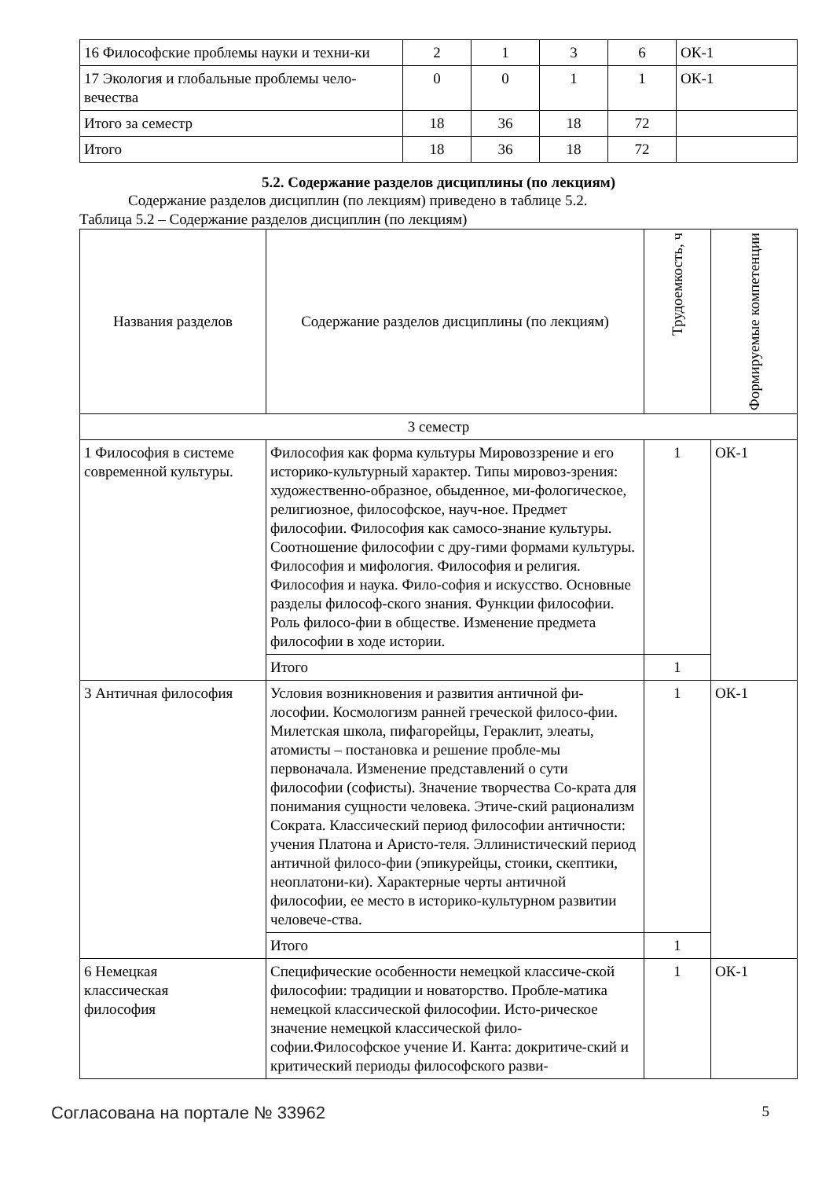| 16 Философские проблемы науки и техни-ки | 2 | 1 | 3 | 6 | ОК-1 |
| 17 Экология и глобальные проблемы чело-вечества | 0 | 0 | 1 | 1 | ОК-1 |
| Итого за семестр | 18 | 36 | 18 | 72 | |
| Итого | 18 | 36 | 18 | 72 | |
5.2. Содержание разделов дисциплины (по лекциям)
Содержание разделов дисциплин (по лекциям) приведено в таблице 5.2.
Таблица 5.2 – Содержание разделов дисциплин (по лекциям)
| Названия разделов | Содержание разделов дисциплины (по лекциям) | Трудоемкость, ч | Формируемые компетенции |
| --- | --- | --- | --- |
| 3 семестр | | | |
| 1 Философия в системе современной культуры. | Философия как форма культуры Мировоззрение и его историко-культурный характер. Типы мировоз-зрения: художественно-образное, обыденное, ми-фологическое, религиозное, философское, науч-ное. Предмет философии. Философия как самосо-знание культуры. Соотношение философии с дру-гими формами культуры. Философия и мифология. Философия и религия. Философия и наука. Фило-софия и искусство. Основные разделы философ-ского знания. Функции философии. Роль филосо-фии в обществе. Изменение предмета философии в ходе истории. | 1 | ОК-1 |
| | Итого | 1 | |
| 3 Античная философия | Условия возникновения и развития античной фи-лософии. Космологизм ранней греческой филосо-фии. Милетская школа, пифагорейцы, Гераклит, элеаты, атомисты – постановка и решение пробле-мы первоначала. Изменение представлений о сути философии (софисты). Значение творчества Со-крата для понимания сущности человека. Этиче-ский рационализм Сократа. Классический период философии античности: учения Платона и Аристо-теля. Эллинистический период античной филосо-фии (эпикурейцы, стоики, скептики, неоплатони-ки). Характерные черты античной философии, ее место в историко-культурном развитии человече-ства. | 1 | ОК-1 |
| | Итого | 1 | |
| 6 Немецкая классическая философия | Специфические особенности немецкой классиче-ской философии: традиции и новаторство. Пробле-матика немецкой классической философии. Исто-рическое значение немецкой классической фило-софии.Философское учение И. Канта: докритиче-ский и критический периоды философского разви- | 1 | ОК-1 |
Согласована на портале № 33962 5